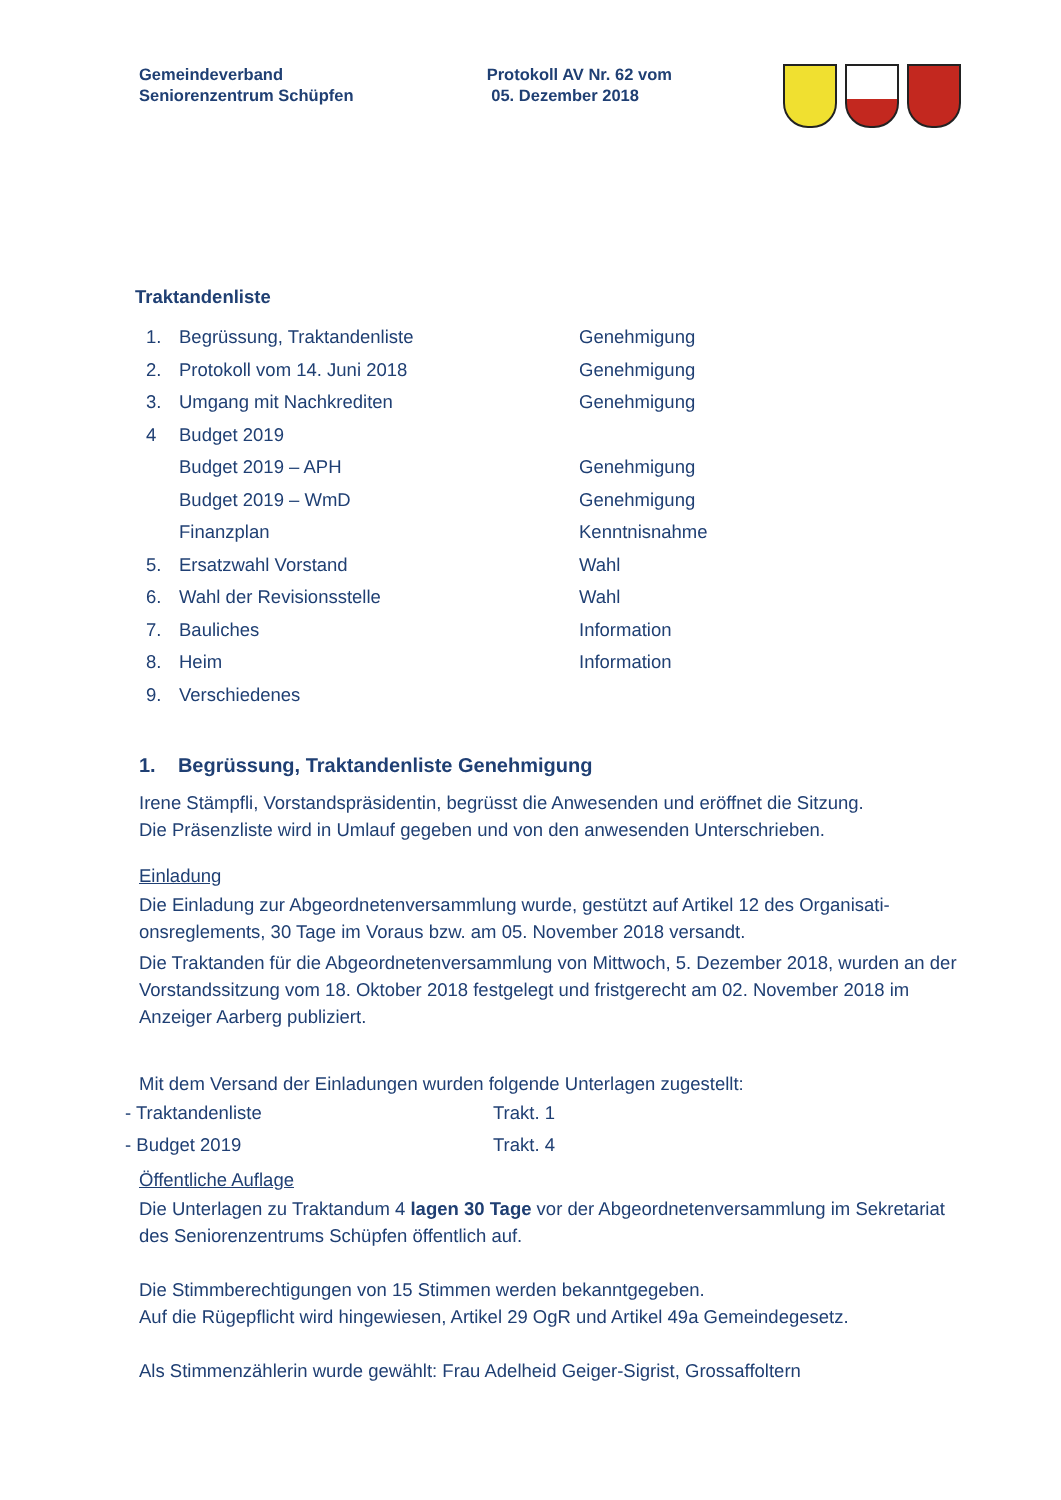Gemeindeverband
Seniorenzentrum Schüpfen
Protokoll AV Nr. 62 vom
05. Dezember 2018
Traktandenliste
| 1. | Begrüssung, Traktandenliste | Genehmigung |
| 2. | Protokoll vom 14. Juni 2018 | Genehmigung |
| 3. | Umgang mit Nachkrediten | Genehmigung |
| 4 | Budget 2019 | |
| | Budget 2019 – APH | Genehmigung |
| | Budget 2019 – WmD | Genehmigung |
| | Finanzplan | Kenntnisnahme |
| 5. | Ersatzwahl Vorstand | Wahl |
| 6. | Wahl der Revisionsstelle | Wahl |
| 7. | Bauliches | Information |
| 8. | Heim | Information |
| 9. | Verschiedenes | |
1. Begrüssung, Traktandenliste Genehmigung
Irene Stämpfli, Vorstandspräsidentin, begrüsst die Anwesenden und eröffnet die Sitzung.
Die Präsenzliste wird in Umlauf gegeben und von den anwesenden Unterschrieben.
Einladung
Die Einladung zur Abgeordnetenversammlung wurde, gestützt auf Artikel 12 des Organisati-onsreglements, 30 Tage im Voraus bzw. am 05. November 2018 versandt.
Die Traktanden für die Abgeordnetenversammlung von Mittwoch, 5. Dezember 2018, wurden an der Vorstandssitzung vom 18. Oktober 2018 festgelegt und fristgerecht am 02. November 2018 im Anzeiger Aarberg publiziert.
Mit dem Versand der Einladungen wurden folgende Unterlagen zugestellt:
| - Traktandenliste | Trakt. 1 |
| - Budget 2019 | Trakt. 4 |
Öffentliche Auflage
Die Unterlagen zu Traktandum 4 lagen 30 Tage vor der Abgeordnetenversammlung im Sekretariat des Seniorenzentrums Schüpfen öffentlich auf.
Die Stimmberechtigungen von 15 Stimmen werden bekanntgegeben.
Auf die Rügepflicht wird hingewiesen, Artikel 29 OgR und Artikel 49a Gemeindegesetz.
Als Stimmenzählerin wurde gewählt: Frau Adelheid Geiger-Sigrist, Grossaffoltern